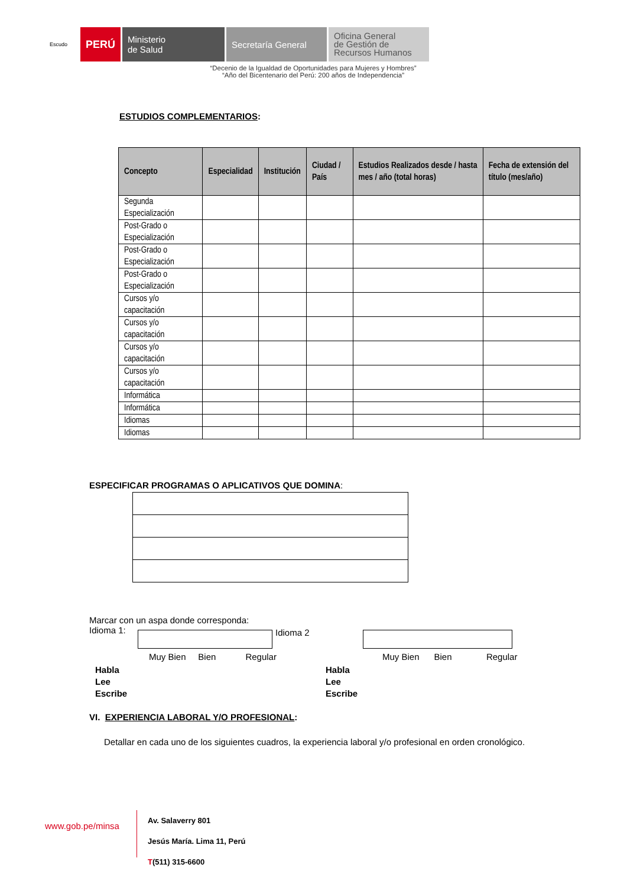Escudo
PERÚ Ministerio
de Salud
Secretaría General
Oficina General
de Gestión de
Recursos Humanos
“Decenio de la Igualdad de Oportunidades para Mujeres y Hombres”
“Año del Bicentenario del Perú: 200 años de Independencia”
ESTUDIOS COMPLEMENTARIOS:
| Concepto | Especialidad | Institución | Ciudad / País | Estudios Realizados desde / hasta mes / año (total horas) | Fecha de extensión del título (mes/año) |
| --- | --- | --- | --- | --- | --- |
| Segunda Especialización | | | | | |
| Post-Grado o Especialización | | | | | |
| Post-Grado o Especialización | | | | | |
| Post-Grado o Especialización | | | | | |
| Cursos y/o capacitación | | | | | |
| Cursos y/o capacitación | | | | | |
| Cursos y/o capacitación | | | | | |
| Cursos y/o capacitación | | | | | |
| Informática | | | | | |
| Informática | | | | | |
| Idiomas | | | | | |
| Idiomas | | | | | |
ESPECIFICAR PROGRAMAS O APLICATIVOS QUE DOMINA:
Marcar con un aspa donde corresponda:
Idioma 1:
Idioma 2
Muy Bien Bien Regular
Muy Bien Bien Regular
Habla
Lee
Escribe
Habla
Lee
Escribe
VI. EXPERIENCIA LABORAL Y/O PROFESIONAL:
Detallar en cada uno de los siguientes cuadros, la experiencia laboral y/o profesional en orden cronológico.
www.gob.pe/minsa
Av. Salaverry 801
Jesús María. Lima 11, Perú
T(511) 315-6600